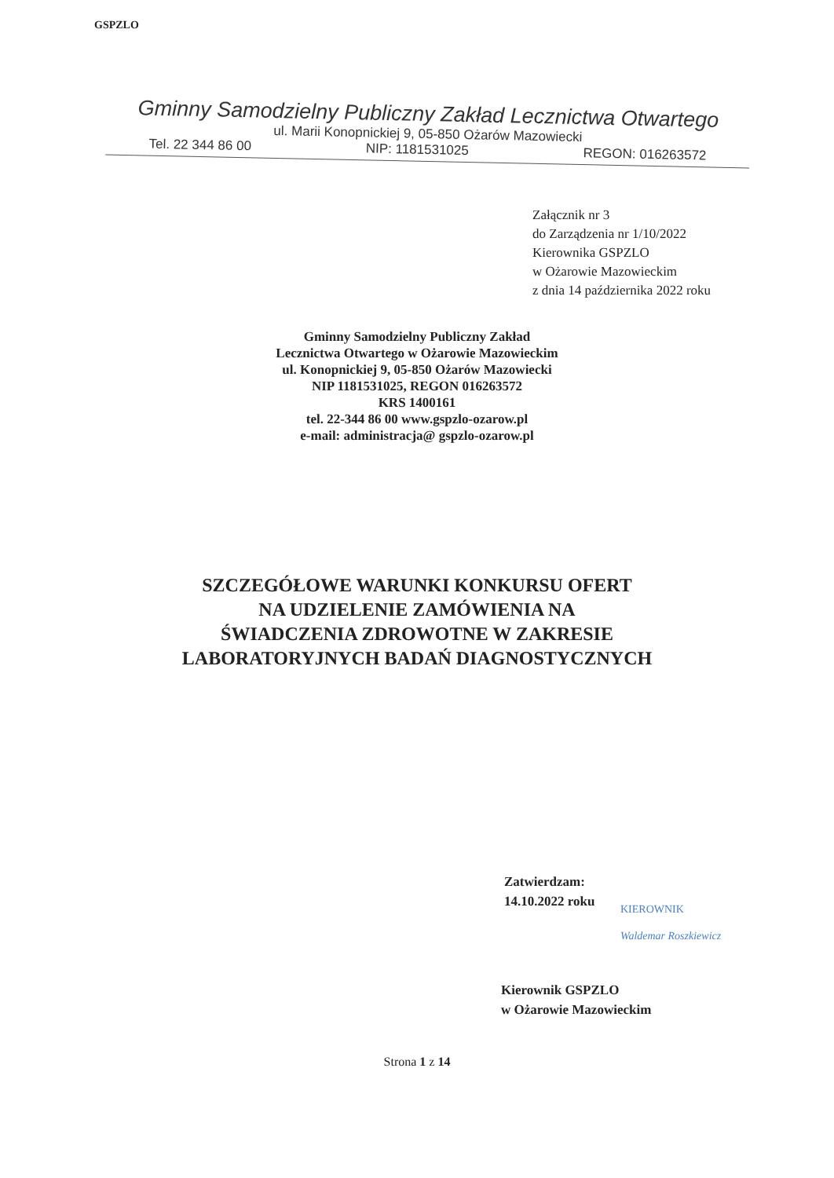GSPZLO
Gminny Samodzielny Publiczny Zakład Lecznictwa Otwartego
ul. Marii Konopnickiej 9, 05-850 Ożarów Mazowiecki
Tel. 22 344 86 00 NIP: 1181531025 REGON: 016263572
Załącznik nr 3
do Zarządzenia nr 1/10/2022
Kierownika GSPZLO
w Ożarowie Mazowieckim
z dnia 14 października 2022 roku
Gminny Samodzielny Publiczny Zakład
Lecznictwa Otwartego w Ożarowie Mazowieckim
ul. Konopnickiej 9, 05-850 Ożarów Mazowiecki
NIP 1181531025, REGON 016263572
KRS 1400161
tel. 22-344 86 00 www.gspzlo-ozarow.pl
e-mail: administracja@ gspzlo-ozarow.pl
SZCZEGÓŁOWE WARUNKI KONKURSU OFERT
NA UDZIELENIE ZAMÓWIENIA NA
ŚWIADCZENIA ZDROWOTNE W ZAKRESIE
LABORATORYJNYCH BADAŃ DIAGNOSTYCZNYCH
Zatwierdzam:
14.10.2022 roku
KIEROWNIK
Waldemar Roszkiewicz
Kierownik GSPZLO
w Ożarowie Mazowieckim
Strona 1 z 14